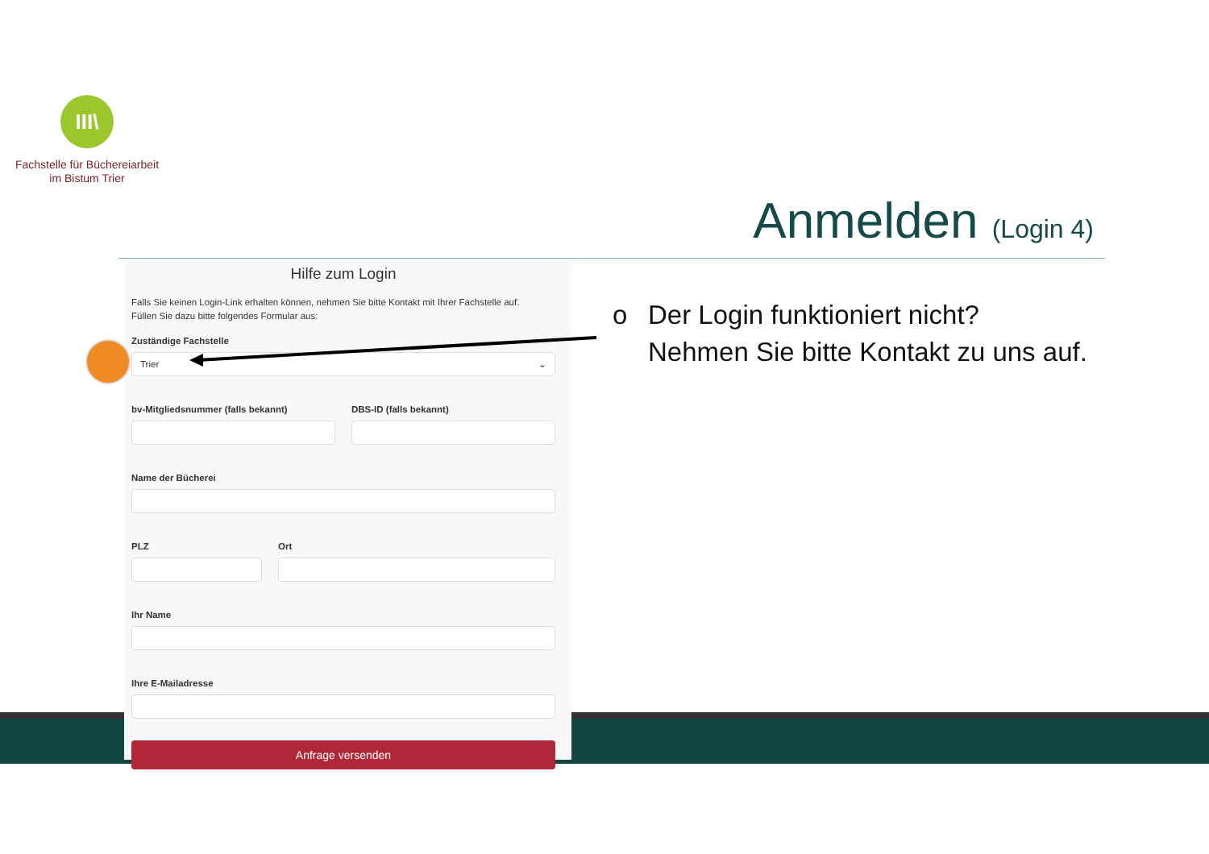III\
Fachstelle für Büchereiarbeit
im Bistum Trier
Anmelden (Login 4)
Hilfe zum Login
Falls Sie keinen Login-Link erhalten können, nehmen Sie bitte Kontakt mit Ihrer Fachstelle auf.
Füllen Sie dazu bitte folgendes Formular aus:
Zuständige Fachstelle
Trier ⌄
bv-Mitgliedsnummer (falls bekannt)
DBS-ID (falls bekannt)
Name der Bücherei
PLZ Ort
Ihr Name
Ihre E-Mailadresse
Anfrage versenden
o Der Login funktioniert nicht?
Nehmen Sie bitte Kontakt zu uns auf.